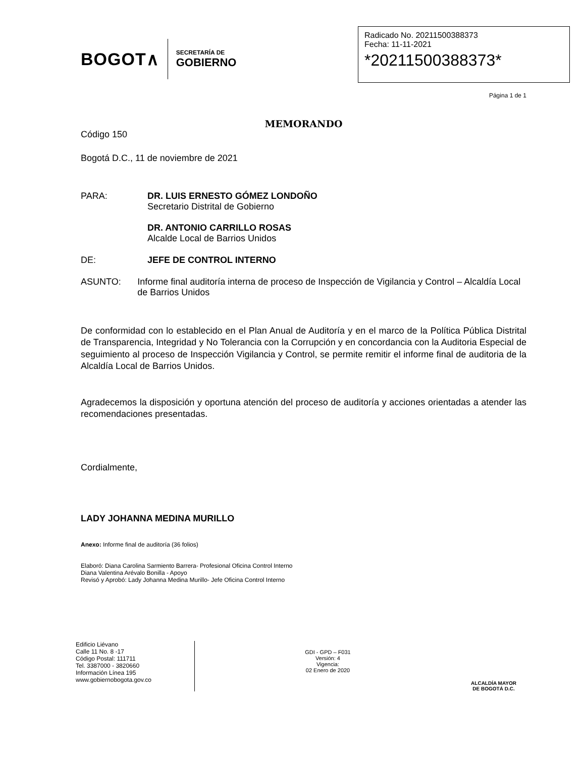BOGOT∧
SECRETARÍA DE
GOBIERNO
Radicado No. 20211500388373
Fecha: 11-11-2021
*20211500388373*
Página 1 de 1
MEMORANDO
Código 150
Bogotá D.C., 11 de noviembre de 2021
PARA: DR. LUIS ERNESTO GÓMEZ LONDOÑO
Secretario Distrital de Gobierno
DR. ANTONIO CARRILLO ROSAS
Alcalde Local de Barrios Unidos
DE: JEFE DE CONTROL INTERNO
ASUNTO: Informe final auditoría interna de proceso de Inspección de Vigilancia y Control – Alcaldía Local de Barrios Unidos
De conformidad con lo establecido en el Plan Anual de Auditoría y en el marco de la Política Pública Distrital de Transparencia, Integridad y No Tolerancia con la Corrupción y en concordancia con la Auditoria Especial de seguimiento al proceso de Inspección Vigilancia y Control, se permite remitir el informe final de auditoria de la Alcaldía Local de Barrios Unidos.
Agradecemos la disposición y oportuna atención del proceso de auditoría y acciones orientadas a atender las recomendaciones presentadas.
Cordialmente,
LADY JOHANNA MEDINA MURILLO
Anexo: Informe final de auditoría (36 folios)
Elaboró: Diana Carolina Sarmiento Barrera- Profesional Oficina Control Interno
Diana Valentina Arévalo Bonilla - Apoyo
Revisó y Aprobó: Lady Johanna Medina Murillo- Jefe Oficina Control Interno
Edificio Liévano
Calle 11 No. 8 -17
Código Postal: 111711
Tel. 3387000 - 3820660
Información Línea 195
www.gobiernobogota.gov.co
GDI - GPD – F031
Versión: 4
Vigencia:
02 Enero de 2020
ALCALDÍA MAYOR
DE BOGOTÁ D.C.